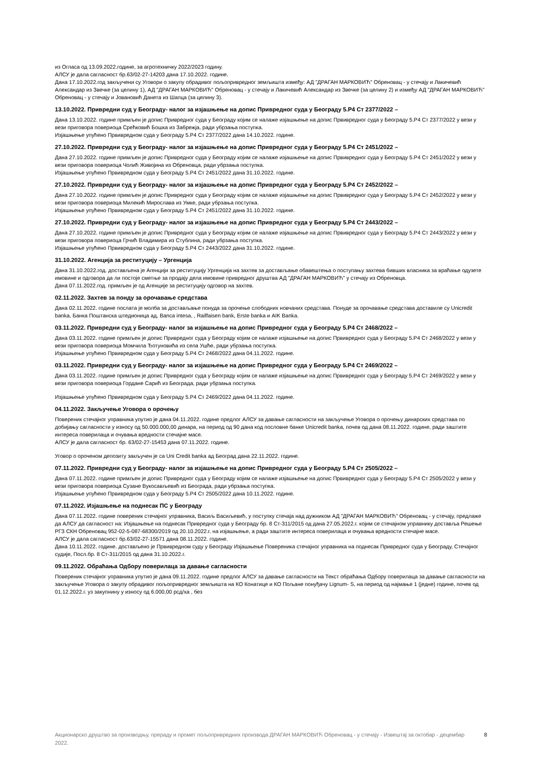из Огласа од 13.09.2022.године, за агротехничку 2022/2023 годину.
АЛСУ је дала сагласност бр.63/02-27-14203 дана 17.10.2022. године.
Дана 17.10.2022.год закључени су Уговори о закупу обрадивог пољопривредног земљишта између: АД "ДРАГАН МАРКОВИЋ" Обреновац - у стечају и Лакичевић Александар из Звечке (за целину 1), АД "ДРАГАН МАРКОВИЋ" Обреновац - у стечају и Лакичевић Александар из Звечке (за целину 2) и између АД "ДРАГАН МАРКОВИЋ" Обреновац - у стечају и Јовановић Данета из Шапца (за целину 3).
13.10.2022. Привредни суд у Београду- налог за изјашњење на допис Привредног суда у Београду 5.Р4 Ст 2377/2022 –
Дана 13.10.2022. године примљен је допис Привредног суда у Београду којим се налаже изјашњење на допис Првивредног суда у Београду 5.Р4 Ст 2377/2022 у вези у вези приговора повериоца Срећковић Бошка из Забрежја, ради убрзања поступка.
Изјашњење упућено Првивредном суда у Београду 5.Р4 Ст 2377/2022 дана 14.10.2022. године.
27.10.2022. Привредни суд у Београду- налог за изјашњење на допис Привредног суда у Београду 5.Р4 Ст 2451/2022 –
Дана 27.10.2022. године примљен је допис Привредног суда у Београду којим се налаже изјашњење на допис Првивредног суда у Београду 5.Р4 Ст 2451/2022 у вези у вези приговора повериоца Чолић Живојина из Обреновца, ради убрзања поступка.
Изјашњење упућено Првивредном суда у Београду 5.Р4 Ст 2451/2022 дана 31.10.2022. године.
27.10.2022. Привредни суд у Београду- налог за изјашњење на допис Привредног суда у Београду 5.Р4 Ст 2452/2022 –
Дана 27.10.2022. године примљен је допис Привредног суда у Београду којим се налаже изјашњење на допис Првивредног суда у Београду 5.Р4 Ст 2452/2022 у вези у вези приговора повериоца Милекић Мирослава из Умке, ради убрзања поступка.
Изјашњење упућено Првивредном суда у Београду 5.Р4 Ст 2451/2022 дана 31.10.2022. године.
27.10.2022. Привредни суд у Београду- налог за изјашњење на допис Привредног суда у Београду 5.Р4 Ст 2443/2022 –
Дана 27.10.2022. године примљен је допис Привредног суда у Београду којим се налаже изјашњење на допис Првивредног суда у Београду 5.Р4 Ст 2443/2022 у вези у вези приговора повериоца Грчић Владимира из Стублина, ради убрзања поступка.
Изјашњење упућено Првивредном суда у Београду 5.Р4 Ст 2443/2022 дана 31.10.2022. године.
31.10.2022. Агенција за реституцију – Ургенција
Дана 31.10.2022.год. достављена је Агенцији за реституцију Ургенција на захтев за достављање обавештења о поступању захтева бивших власника за враћање одузете имовине и одговора да ли постоје сметње за продају дела имовине привредног друштва АД "ДРАГАН МАРКОВИЋ" у стечају из Обреновца.
Дана 07.11.2022.год. примљен је од Агенције за реституцију одговор на захтев.
02.11.2022. Захтев за понду за орочавање средстава
Дана 02.11.2022. године послата је молба за достављање понуда за орочење слободних новчаних средстава. Понуде за орочавање средстава доставиле су Unicredit banka, Банка Поштанска штедионица ад, Banca intesa, , Raiffaisen bank, Erste banka и AIK Banka.
03.11.2022. Привредни суд у Београду- налог за изјашњење на допис Привредног суда у Београду 5.Р4 Ст 2468/2022 –
Дана 03.11.2022. године примљен је допис Привредног суда у Београду којим се налаже изјашњење на допис Првивредног суда у Београду 5.Р4 Ст 2468/2022 у вези у вези приговора повериоца Момчила Ђотуновића из села Ушће, ради убрзања поступка.
Изјашњење упућено Првивредном суда у Београду 5.Р4 Ст 2468/2022 дана 04.11.2022. године.
03.11.2022. Привредни суд у Београду- налог за изјашњење на допис Привредног суда у Београду 5.Р4 Ст 2469/2022 –
Дана 03.11.2022. године примљен је допис Привредног суда у Београду којим се налаже изјашњење на допис Првивредног суда у Београду 5.Р4 Ст 2469/2022 у вези у вези приговора повериоца Гордане Сарић из Београда, ради убрзања поступка.
Изјашњење упућено Првивредном суда у Београду 5.Р4 Ст 2469/2022 дана 04.11.2022. године.
04.11.2022. Закључење Уговора о орочењу
Повереник стечајног управника упутио је дана 04.11.2022. године предлог АЛСУ за давање сагласности на закључење Уговора о орочењу динарских средстава по добијању сагласности у износу од 50.000.000,00 динара, на период од 90 дана код пословне банке Unicredit banka, почев од дана 08.11.2022. године, ради заштите интереса поверилаца и очувања вредности стечајне масе.
АЛСУ је дала сагласност бр. 63/02-27-15453 дана 07.11.2022. године.
Уговор о ороченом депозиту закључен је са Uni Credit banka ад Београд дана 22.11.2022. године.
07.11.2022. Привредни суд у Београду- налог за изјашњење на допис Привредног суда у Београду 5.Р4 Ст 2505/2022 –
Дана 07.11.2022. године примљен је допис Привредног суда у Београду којим се налаже изјашњење на допис Првивредног суда у Београду 5.Р4 Ст 2505/2022 у вези у вези приговора повериоца Сузане Вукосављевић из Београда, ради убрзања поступка.
Изјашњење упућено Првивредном суда у Београду 5.Р4 Ст 2505/2022 дана 10.11.2022. године.
07.11.2022. Изјашњење на поднесак ПС у Београду
Дана 07.11.2022. године повереник стечајног управника, Васиљ Васиљевић, у поступку стечаја над дужником АД "ДРАГАН МАРКОВИЋ" Обреновац - у стечају, предлаже да АЛСУ да сагласност на: Изјашњење на поднесак Привредног суда у Београду бр. 8 Ст-311/2015 од дана 27.05.2022.г. којим се стечајном управнику доставља Решење РГЗ СКН Обреновац 952-02-5-087-68300/2019 од 20.10.2022.г. на изјашњење, а ради заштите интереса поверилаца и очувања вредности стечајне масе.
АЛСУ је дала сагласност бр.63/02-27-15571 дана 08.11.2022. године.
Дана 10.11.2022. године. достављено је Првивредном суду у Београду Изјашњење Повереника стечајног управника на поднесак Привредног суда у Београду, Стечајног судије, Посл.бр. 8 Ст-311/2015 од дана 31.10.2022.г.
09.11.2022. Обраћања Одбору поверилаца за давање сагласности
Повереник стечајног управника упутио је дана 09.11.2022. године предлог АЛСУ за давање сагласности на Текст обраћања Одбору поверилаца за давање сагласности на закључење Уговора о закупу обрадивог пољопривредног земљишта на КО Конатице и КО Пољане понуђачу Lignum- S, на период од најмање 1 (једне) године, почев од 01.12.2022.г. уз закупнину у износу од 6.000,00 рсд/ха , без
Акционарско друштво за производњу, прераду и промет пољопривредних производа ДРАГАН МАРКОВИЋ Обреновац - у стечају - Извештај за октобар - децембар 2022.
8